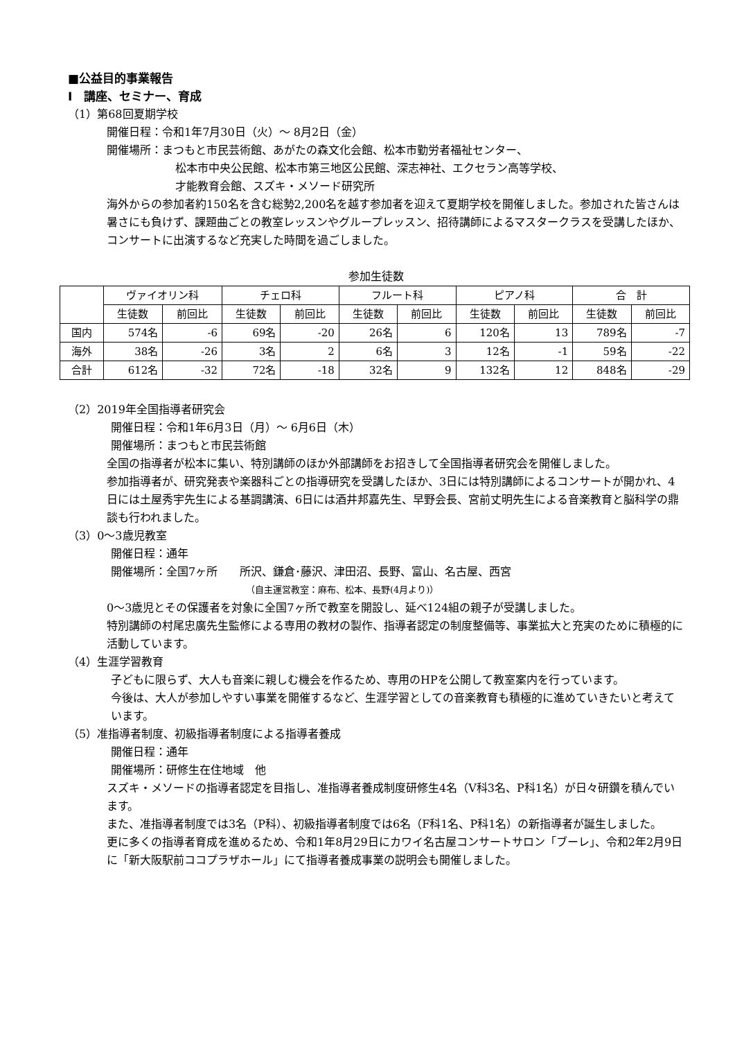■公益目的事業報告
Ⅰ　講座、セミナー、育成
（1）第68回夏期学校
開催日程：令和1年7月30日（火）～ 8月2日（金）
開催場所：まつもと市民芸術館、あがたの森文化会館、松本市勤労者福祉センター、
松本市中央公民館、松本市第三地区公民館、深志神社、エクセラン高等学校、
才能教育会館、スズキ・メソード研究所
海外からの参加者約150名を含む総勢2,200名を越す参加者を迎えて夏期学校を開催しました。参加された皆さんは暑さにも負けず、課題曲ごとの教室レッスンやグループレッスン、招待講師によるマスタークラスを受講したほか、コンサートに出演するなど充実した時間を過ごしました。
参加生徒数
| | ヴァイオリン科 | | チェロ科 | | フルート科 | | ピアノ科 | | 合 計 | |
| --- | --- | --- | --- | --- | --- | --- | --- | --- | --- | --- |
| | 生徒数 | 前回比 | 生徒数 | 前回比 | 生徒数 | 前回比 | 生徒数 | 前回比 | 生徒数 | 前回比 |
| 国内 | 574名 | -6 | 69名 | -20 | 26名 | 6 | 120名 | 13 | 789名 | -7 |
| 海外 | 38名 | -26 | 3名 | 2 | 6名 | 3 | 12名 | -1 | 59名 | -22 |
| 合計 | 612名 | -32 | 72名 | -18 | 32名 | 9 | 132名 | 12 | 848名 | -29 |
（2）2019年全国指導者研究会
開催日程：令和1年6月3日（月）～ 6月6日（木）
開催場所：まつもと市民芸術館
全国の指導者が松本に集い、特別講師のほか外部講師をお招きして全国指導者研究会を開催しました。
参加指導者が、研究発表や楽器科ごとの指導研究を受講したほか、3日には特別講師によるコンサートが開かれ、4日には土屋秀宇先生による基調講演、6日には酒井邦嘉先生、早野会長、宮前丈明先生による音楽教育と脳科学の鼎談も行われました。
（3）0～3歳児教室
開催日程：通年
開催場所：全国7ヶ所　　所沢、鎌倉･藤沢、津田沼、長野、富山、名古屋、西宮
（自主運営教室：麻布、松本、長野(4月より)）
0～3歳児とその保護者を対象に全国7ヶ所で教室を開設し、延べ124組の親子が受講しました。
特別講師の村尾忠廣先生監修による専用の教材の製作、指導者認定の制度整備等、事業拡大と充実のために積極的に活動しています。
（4）生涯学習教育
子どもに限らず、大人も音楽に親しむ機会を作るため、専用のHPを公開して教室案内を行っています。
今後は、大人が参加しやすい事業を開催するなど、生涯学習としての音楽教育も積極的に進めていきたいと考えています。
（5）准指導者制度、初級指導者制度による指導者養成
開催日程：通年
開催場所：研修生在住地域　他
スズキ・メソードの指導者認定を目指し、准指導者養成制度研修生4名（V科3名、P科1名）が日々研鑽を積んでいます。
また、准指導者制度では3名（P科）、初級指導者制度では6名（F科1名、P科1名）の新指導者が誕生しました。
更に多くの指導者育成を進めるため、令和1年8月29日にカワイ名古屋コンサートサロン「ブーレ」、令和2年2月9日に「新大阪駅前ココプラザホール」にて指導者養成事業の説明会も開催しました。